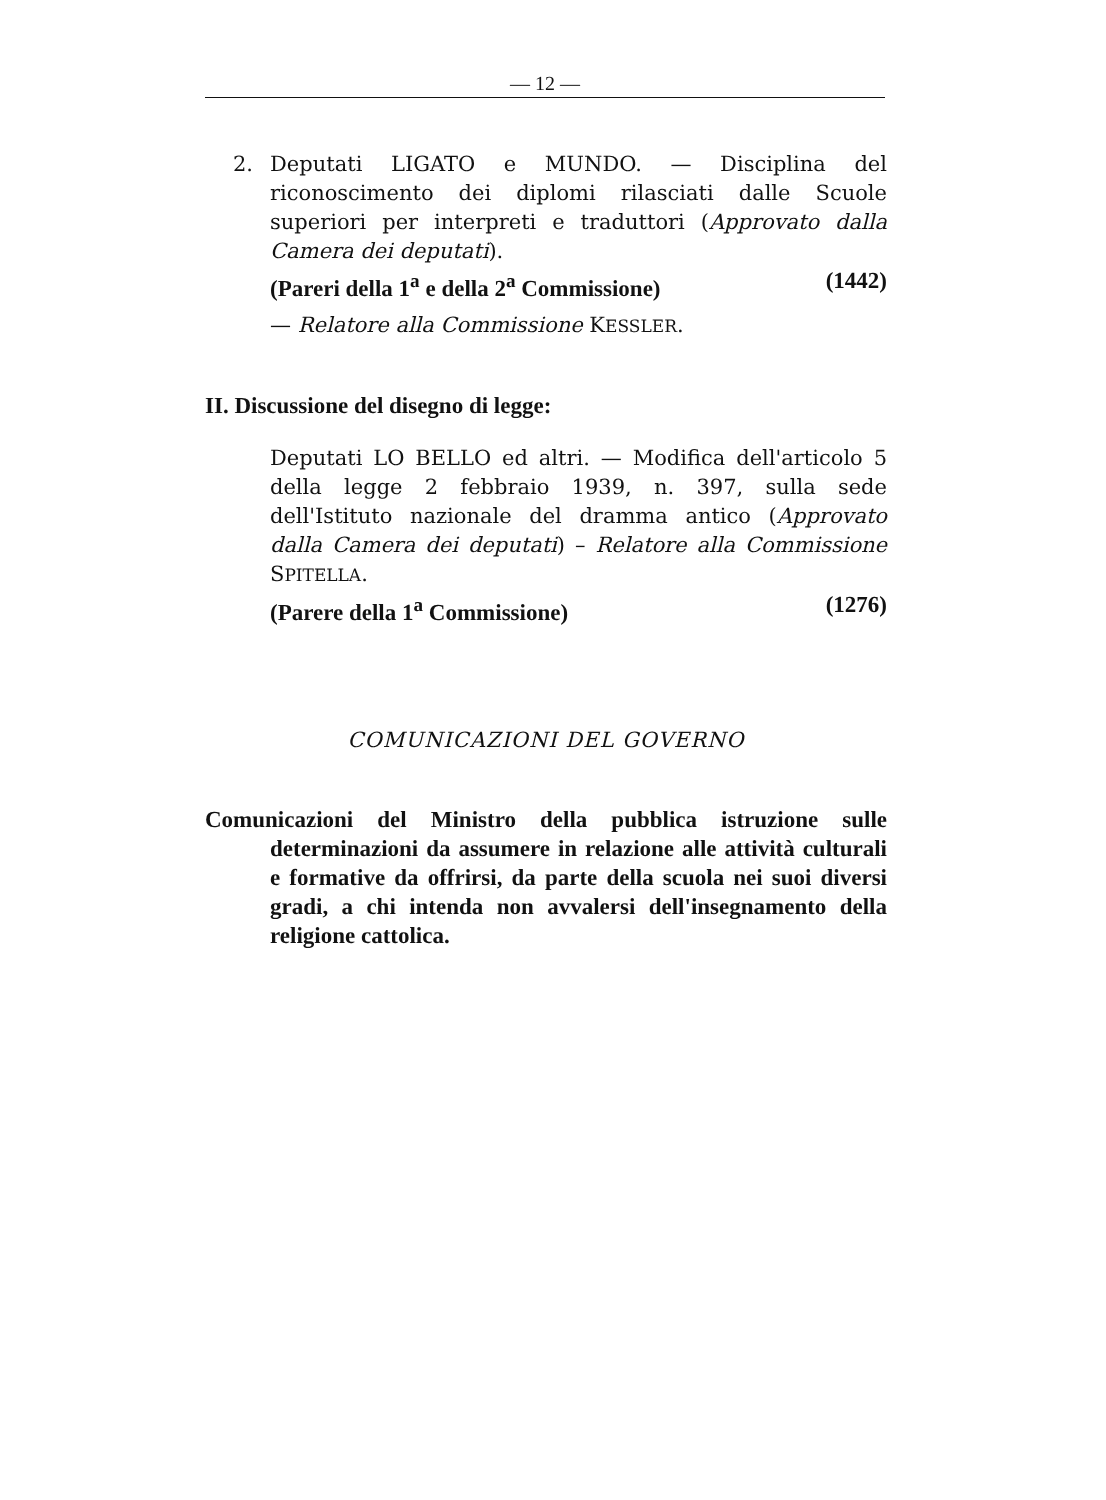— 12 —
2. Deputati LIGATO e MUNDO. — Disciplina del riconoscimento dei diplomi rilasciati dalle Scuole superiori per interpreti e traduttori (Approvato dalla Camera dei deputati).
(Pareri della 1<sup>a</sup> e della 2<sup>a</sup> Commissione) (1442)
— Relatore alla Commissione KESSLER.
II. Discussione del disegno di legge:
Deputati LO BELLO ed altri. — Modifica dell'articolo 5 della legge 2 febbraio 1939, n. 397, sulla sede dell'Istituto nazionale del dramma antico (Approvato dalla Camera dei deputati) – Relatore alla Commissione SPITELLA.
(Parere della 1<sup>a</sup> Commissione) (1276)
COMUNICAZIONI DEL GOVERNO
Comunicazioni del Ministro della pubblica istruzione sulle determinazioni da assumere in relazione alle attività culturali e formative da offrirsi, da parte della scuola nei suoi diversi gradi, a chi intenda non avvalersi dell'insegnamento della religione cattolica.